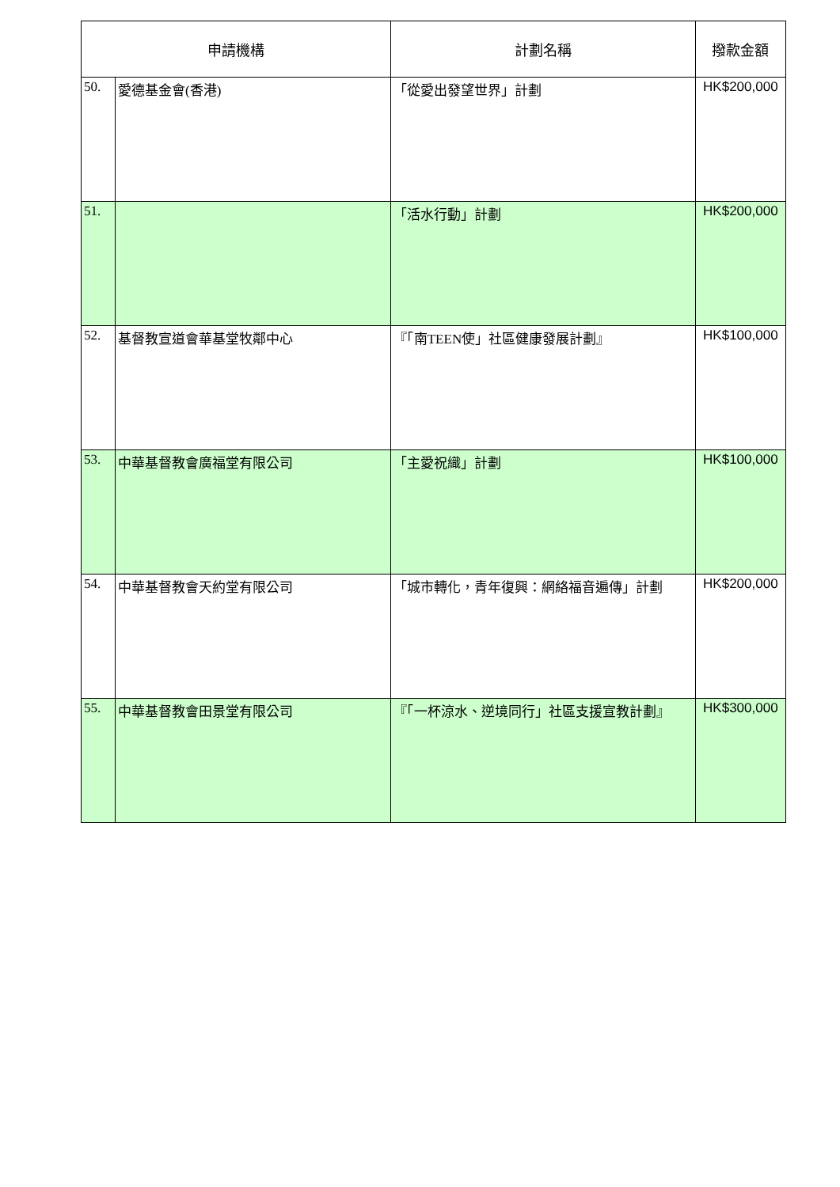| 申請機構 | | 計劃名稱 | 撥款金額 |
| --- | --- | --- | --- |
| 50. | 愛德基金會(香港) | 「從愛出發望世界」計劃 | HK$200,000 |
| 51. | | 「活水行動」計劃 | HK$200,000 |
| 52. | 基督教宣道會華基堂牧鄰中心 | 『「南TEEN使」社區健康發展計劃』 | HK$100,000 |
| 53. | 中華基督教會廣福堂有限公司 | 「主愛祝織」計劃 | HK$100,000 |
| 54. | 中華基督教會天約堂有限公司 | 「城市轉化，青年復興：網絡福音遍傳」計劃 | HK$200,000 |
| 55. | 中華基督教會田景堂有限公司 | 『「一杯涼水、逆境同行」社區支援宣教計劃』 | HK$300,000 |